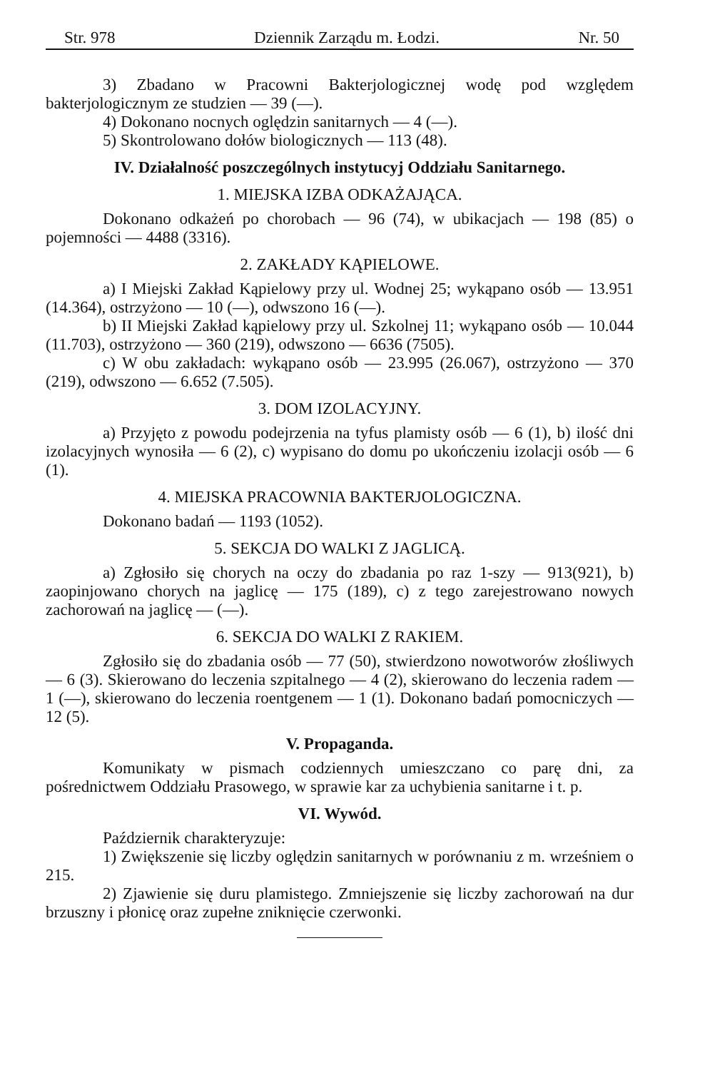Str. 978 Dziennik Zarządu m. Łodzi. Nr. 50
3) Zbadano w Pracowni Bakterjologicznej wodę pod względem bakterjologicznym ze studzien — 39 (—).
4) Dokonano nocnych oględzin sanitarnych — 4 (—).
5) Skontrolowano dołów biologicznych — 113 (48).
IV. Działalność poszczególnych instytucyj Oddziału Sanitarnego.
1. MIEJSKA IZBA ODKAŻAJĄCA.
Dokonano odkażeń po chorobach — 96 (74), w ubikacjach — 198 (85) o pojemności — 4488 (3316).
2. ZAKŁADY KĄPIELOWE.
a) I Miejski Zakład Kąpielowy przy ul. Wodnej 25; wykąpano osób — 13.951 (14.364), ostrzyżono — 10 (—), odwszono 16 (—).
b) II Miejski Zakład kąpielowy przy ul. Szkolnej 11; wykąpano osób — 10.044 (11.703), ostrzyżono — 360 (219), odwszono — 6636 (7505).
c) W obu zakładach: wykąpano osób — 23.995 (26.067), ostrzyżono — 370 (219), odwszono — 6.652 (7.505).
3. DOM IZOLACYJNY.
a) Przyjęto z powodu podejrzenia na tyfus plamisty osób — 6 (1), b) ilość dni izolacyjnych wynosiła — 6 (2), c) wypisano do domu po ukończeniu izolacji osób — 6 (1).
4. MIEJSKA PRACOWNIA BAKTERJOLOGICZNA.
Dokonano badań — 1193 (1052).
5. SEKCJA DO WALKI Z JAGLICĄ.
a) Zgłosiło się chorych na oczy do zbadania po raz 1-szy — 913(921), b) zaopinjowano chorych na jaglicę — 175 (189), c) z tego zarejestrowano nowych zachorowań na jaglicę — (—).
6. SEKCJA DO WALKI Z RAKIEM.
Zgłosiło się do zbadania osób — 77 (50), stwierdzono nowotworów złośliwych — 6 (3). Skierowano do leczenia szpitalnego — 4 (2), skierowano do leczenia radem — 1 (—), skierowano do leczenia roentgenem — 1 (1). Dokonano badań pomocniczych — 12 (5).
V. Propaganda.
Komunikaty w pismach codziennych umieszczano co parę dni, za pośrednictwem Oddziału Prasowego, w sprawie kar za uchybienia sanitarne i t. p.
VI. Wywód.
Październik charakteryzuje:
1) Zwiększenie się liczby oględzin sanitarnych w porównaniu z m. wrześniem o 215.
2) Zjawienie się duru plamistego. Zmniejszenie się liczby zachorowań na dur brzuszny i płonicę oraz zupełne zniknięcie czerwonki.